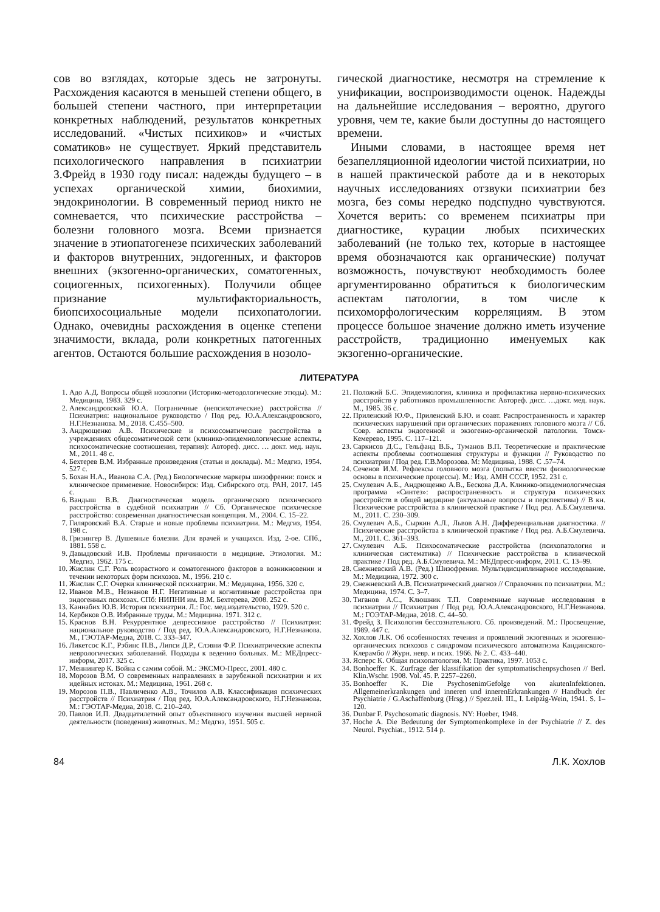сов во взглядах, которые здесь не затронуты. Расхождения касаются в меньшей степени общего, в большей степени частного, при интерпретации конкретных наблюдений, результатов конкретных исследований. «Чистых психиков» и «чистых соматиков» не существует. Яркий представитель психологического направления в психиатрии З.Фрейд в 1930 году писал: надежды будущего – в успехах органической химии, биохимии, эндокринологии. В современный период никто не сомневается, что психические расстройства – болезни головного мозга. Всеми признается значение в этиопатогенезе психических заболеваний и факторов внутренних, эндогенных, и факторов внешних (экзогенно-органических, соматогенных, социогенных, психогенных). Получили общее признание мультифакториальность, биопсихосоциальные модели психопатологии. Однако, очевидны расхождения в оценке степени значимости, вклада, роли конкретных патогенных агентов. Остаются большие расхождения в нозоло-
гической диагностике, несмотря на стремление к унификации, воспроизводимости оценок. Надежды на дальнейшие исследования – вероятно, другого уровня, чем те, какие были доступны до настоящего времени.
Иными словами, в настоящее время нет безапелляционной идеологии чистой психиатрии, но в нашей практической работе да и в некоторых научных исследованиях отзвуки психиатрии без мозга, без сомы нередко подспудно чувствуются. Хочется верить: со временем психиатры при диагностике, курации любых психических заболеваний (не только тех, которые в настоящее время обозначаются как органические) получат возможность, почувствуют необходимость более аргументированно обратиться к биологическим аспектам патологии, в том числе к психоморфологическим корреляциям. В этом процессе большое значение должно иметь изучение расстройств, традиционно именуемых как экзогенно-органические.
ЛИТЕРАТУРА
1. Адо А.Д. Вопросы общей нозологии (Историко-методологические этюды). М.: Медицина, 1983. 329 с.
2. Александровский Ю.А. Пограничные (непсихотические) расстройства // Психиатрия: национальное руководство / Под ред. Ю.А.Александровского, Н.Г.Незнанова. М., 2018. С.455–500.
3. Андрющенко А.В. Психические и психосоматические расстройства в учреждениях общесоматической сети (клинико-эпидемиологические аспекты, психосоматические соотношения, терапия): Автореф. дисс. … докт. мед. наук. М., 2011. 48 с.
4. Бехтерев В.М. Избранные произведения (статьи и доклады). М.: Медгиз, 1954. 527 с.
5. Бохан Н.А., Иванова С.А. (Ред.) Биологические маркеры шизофрении: поиск и клиническое применение. Новосибирск: Изд. Сибирского отд. РАН, 2017. 145 с.
6. Вандыш В.В. Диагностическая модель органического психического расстройства в судебной психиатрии // Сб. Органическое психическое расстройство: современная диагностическая концепция. М., 2004. С. 15–22.
7. Гиляровский В.А. Старые и новые проблемы психиатрии. М.: Медгиз, 1954. 198 с.
8. Гризингер В. Душевные болезни. Для врачей и учащихся. Изд. 2-ое. СПб., 1881. 558 с.
9. Давыдовский И.В. Проблемы причинности в медицине. Этиология. М.: Медгиз, 1962. 175 с.
10. Жислин С.Г. Роль возрастного и соматогенного факторов в возникновении и течении некоторых форм психозов. М., 1956. 210 с.
11. Жислин С.Г. Очерки клинической психиатрии. М.: Медицина, 1956. 320 с.
12. Иванов М.В., Незнанов Н.Г. Негативные и когнитивные расстройства при эндогенных психозах. СПб: НИПНИ им. В.М. Бехтерева, 2008. 252 с.
13. Каннабих Ю.В. История психиатрии. Л.: Гос. мед.издательство, 1929. 520 с.
14. Кербиков О.В. Избранные труды. М.: Медицина. 1971. 312 с.
15. Краснов В.Н. Рекуррентное депрессивное расстройство // Психиатрия: национальное руководство / Под ред. Ю.А.Александровского, Н.Г.Незнанова. М., ГЭОТАР-Медиа, 2018. С. 333–347.
16. Ликетсос К.Г., Рэбинс П.В., Липси Д.Р., Слэвни Ф.Р. Психиатрические аспекты неврологических заболеваний. Подходы к ведению больных. М.: МЕДпресс-информ, 2017. 325 с.
17. Меннингер К. Война с самим собой. М.: ЭКСМО-Пресс, 2001. 480 с.
18. Морозов В.М. О современных направлениях в зарубежной психиатрии и их идейных истоках. М.: Медицина, 1961. 268 с.
19. Морозов П.В., Павличенко А.В., Точилов А.В. Классификация психических расстройств // Психиатрия / Под ред. Ю.А.Александровского, Н.Г.Незнанова. М.: ГЭОТАР-Медиа, 2018. С. 210–240.
20. Павлов И.П. Двадцатилетний опыт объективного изучения высшей нервной деятельности (поведения) животных. М.: Медгиз, 1951. 505 с.
21. Положий Б.С. Эпидемиология, клиника и профилактика нервно-психических расстройств у работников промышленности: Автореф. дисс. …докт. мед. наук. М., 1985. 36 с.
22. Приленский Ю.Ф., Приленский Б.Ю. и соавт. Распространенность и характер психических нарушений при органических поражениях головного мозга // Сб. Совр. аспекты эндогенной и экзогенно-органической патологии. Томск-Кемерево, 1995. С. 117–121.
23. Саркисов Д.С., Гельфанд В.Б., Туманов В.П. Теоретические и практические аспекты проблемы соотношения структуры и функции // Руководство по психиатрии / Под ред. Г.В.Морозова. М: Медицина, 1988. С .57–74.
24. Сеченов И.М. Рефлексы головного мозга (попытка ввести физиологические основы в психические процессы). М.: Изд. АМН СССР, 1952. 231 с.
25. Смулевич А.Б., Андрющенко А.В., Бескова Д.А. Клинико-эпидемиологическая программа «Синтез»: распространенность и структура психических расстройств в общей медицине (актуальные вопросы и перспективы) // В кн. Психические расстройства в клинической практике / Под ред. А.Б.Смулевича. М., 2011. С. 230–309.
26. Смулевич А.Б., Сыркин А.Л., Львов А.Н. Дифференциальная диагностика. // Психические расстройства в клинической практике / Под ред. А.Б.Смулевича. М., 2011. С. 361–393.
27. Смулевич А.Б. Психосоматические расстройства (психопатология и клиническая систематика) // Психические расстройства в клинической практике / Под ред. А.Б.Смулевича. М.: МЕДпресс-информ, 2011. С. 13–99.
28. Снежневский А.В. (Ред.) Шизофрения. Мультидисциплинарное исследование. М.: Медицина, 1972. 300 с.
29. Снежневский А.В. Психиатрический диагноз // Справочник по психиатрии. М.: Медицина, 1974. С. 3–7.
30. Тиганов А.С., Клюшник Т.П. Современные научные исследования в психиатрии // Психиатрия / Под ред. Ю.А.Александровского, Н.Г.Незнанова. М.: ГОЭТАР-Медиа, 2018. С. 44–50.
31. Фрейд З. Психология бессознательного. Сб. произведений. М.: Просвещение, 1989. 447 с.
32. Хохлов Л.К. Об особенностях течения и проявлений экзогенных и экзогенно-органических психозов с синдромом психического автоматизма Кандинского-Клерамбо // Журн. невр. и псих. 1966. № 2. С. 433–440.
33. Ясперс К. Общая психопатология. М: Практика, 1997. 1053 с.
34. Bonhoeffer K. Zurfrage der klassifikation der symptomatischenpsychosen // Berl. Klin.Wschr. 1908. Vol. 45. P. 2257–2260.
35. Bonhoeffer K. Die PsychosenimGefolge von akutenInfektionen. Allgemeinerkrankungen und inneren und innerenErkrankungen // Handbuch der Psychiatrie / G.Aschaffenburg (Hrsg.) // Spez.teil. III., I. Leipzig-Wein, 1941. S. 1–120.
36. Dunbar F. Psychosomatic diagnosis. NY: Hoeber, 1948.
37. Hoche A. Die Bedeutung der Symptomenkomplexe in der Psychiatrie // Z. des Neurol. Psychiat., 1912. 514 p.
84 Л.К. Хохлов